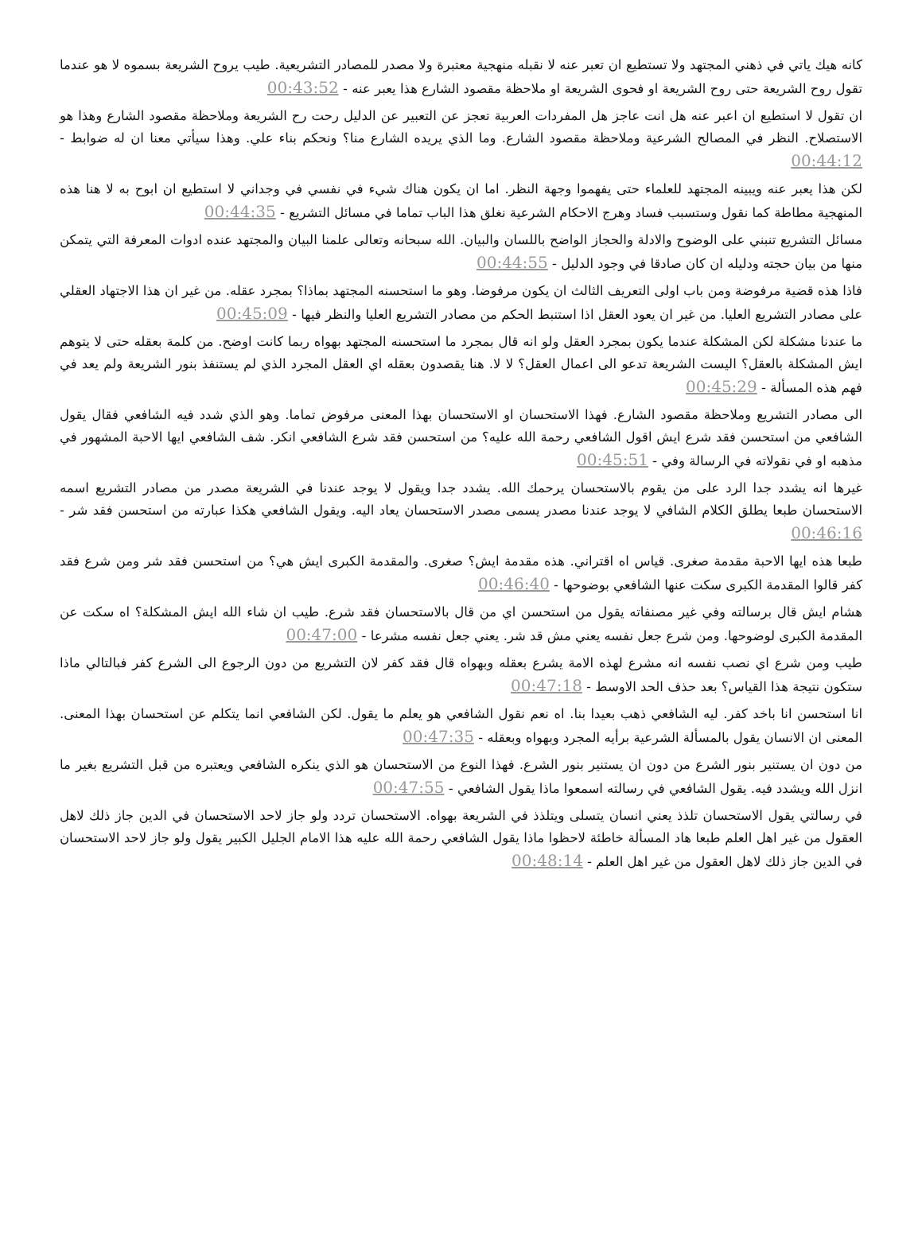كانه هيك ياتي في ذهني المجتهد ولا تستطيع ان تعبر عنه لا نقبله منهجية معتبرة ولا مصدر للمصادر التشريعية. طيب يروح الشريعة بسموه لا هو عندما تقول روح الشريعة حتى روح الشريعة او فحوى الشريعة او ملاحظة مقصود الشارع هذا يعبر عنه - 00:43:52
ان تقول لا استطيع ان اعبر عنه هل انت عاجز هل المفردات العربية تعجز عن التعبير عن الدليل رحت رح الشريعة وملاحظة مقصود الشارع وهذا هو الاستصلاح. النظر في المصالح الشرعية وملاحظة مقصود الشارع. وما الذي يريده الشارع منا؟ ونحكم بناء علي. وهذا سيأتي معنا ان له ضوابط - 00:44:12
لكن هذا يعبر عنه ويبينه المجتهد للعلماء حتى يفهموا وجهة النظر. اما ان يكون هناك شيء في نفسي في وجداني لا استطيع ان ابوح به لا هنا هذه المنهجية مطاطة كما نقول وستسبب فساد وهرج الاحكام الشرعية نغلق هذا الباب تماما في مسائل التشريع - 00:44:35
مسائل التشريع تنبني على الوضوح والادلة والحجاز الواضح باللسان والبيان. الله سبحانه وتعالى علمنا البيان والمجتهد عنده ادوات المعرفة التي يتمكن منها من بيان حجته ودليله ان كان صادقا في وجود الدليل - 00:44:55
فاذا هذه قضية مرفوضة ومن باب اولى التعريف الثالث ان يكون مرفوضا. وهو ما استحسنه المجتهد بماذا؟ بمجرد عقله. من غير ان هذا الاجتهاد العقلي على مصادر التشريع العليا. من غير ان يعود العقل اذا استنبط الحكم من مصادر التشريع العليا والنظر فيها - 00:45:09
ما عندنا مشكلة لكن المشكلة عندما يكون بمجرد العقل ولو انه قال بمجرد ما استحسنه المجتهد بهواه ربما كانت اوضح. من كلمة بعقله حتى لا يتوهم ايش المشكلة بالعقل؟ اليست الشريعة تدعو الى اعمال العقل؟ لا لا. هنا يقصدون بعقله اي العقل المجرد الذي لم يستنفذ بنور الشريعة ولم يعد في فهم هذه المسألة - 00:45:29
الى مصادر التشريع وملاحظة مقصود الشارع. فهذا الاستحسان او الاستحسان بهذا المعنى مرفوض تماما. وهو الذي شدد فيه الشافعي فقال يقول الشافعي من استحسن فقد شرع ايش اقول الشافعي رحمة الله عليه؟ من استحسن فقد شرع الشافعي انكر. شف الشافعي ايها الاحبة المشهور في مذهبه او في نقولاته في الرسالة وفي - 00:45:51
غيرها انه يشدد جدا الرد على من يقوم بالاستحسان يرحمك الله. يشدد جدا ويقول لا يوجد عندنا في الشريعة مصدر من مصادر التشريع اسمه الاستحسان طبعا يطلق الكلام الشافي لا يوجد عندنا مصدر يسمى مصدر الاستحسان يعاد اليه. ويقول الشافعي هكذا عبارته من استحسن فقد شر - 00:46:16
طبعا هذه ايها الاحبة مقدمة صغرى. قياس اه اقتراني. هذه مقدمة ايش؟ صغرى. والمقدمة الكبرى ايش هي؟ من استحسن فقد شر ومن شرع فقد كفر قالوا المقدمة الكبرى سكت عنها الشافعي بوضوحها - 00:46:40
هشام ايش قال برسالته وفي غير مصنفاته يقول من استحسن اي من قال بالاستحسان فقد شرع. طيب ان شاء الله ايش المشكلة؟ اه سكت عن المقدمة الكبرى لوضوحها. ومن شرع جعل نفسه يعني مش قد شر. يعني جعل نفسه مشرعا - 00:47:00
طيب ومن شرع اي نصب نفسه انه مشرع لهذه الامة يشرع بعقله وبهواه قال فقد كفر لان التشريع من دون الرجوع الى الشرع كفر فبالتالي ماذا ستكون نتيجة هذا القياس؟ بعد حذف الحد الاوسط - 00:47:18
انا استحسن انا باخد كفر. ليه الشافعي ذهب بعيدا بنا. اه نعم نقول الشافعي هو يعلم ما يقول. لكن الشافعي انما يتكلم عن استحسان بهذا المعنى. المعنى ان الانسان يقول بالمسألة الشرعية برأيه المجرد وبهواه وبعقله - 00:47:35
من دون ان يستنير بنور الشرع من دون ان يستنير بنور الشرع. فهذا النوع من الاستحسان هو الذي ينكره الشافعي ويعتبره من قبل التشريع بغير ما انزل الله ويشدد فيه. يقول الشافعي في رسالته اسمعوا ماذا يقول الشافعي - 00:47:55
في رسالتي يقول الاستحسان تلذذ يعني انسان يتسلى ويتلذذ في الشريعة بهواه. الاستحسان تردد ولو جاز لاحد الاستحسان في الدين جاز ذلك لاهل العقول من غير اهل العلم طبعا هاد المسألة خاطئة لاحظوا ماذا يقول الشافعي رحمة الله عليه هذا الامام الجليل الكبير يقول ولو جاز لاحد الاستحسان في الدين جاز ذلك لاهل العقول من غير اهل العلم - 00:48:14